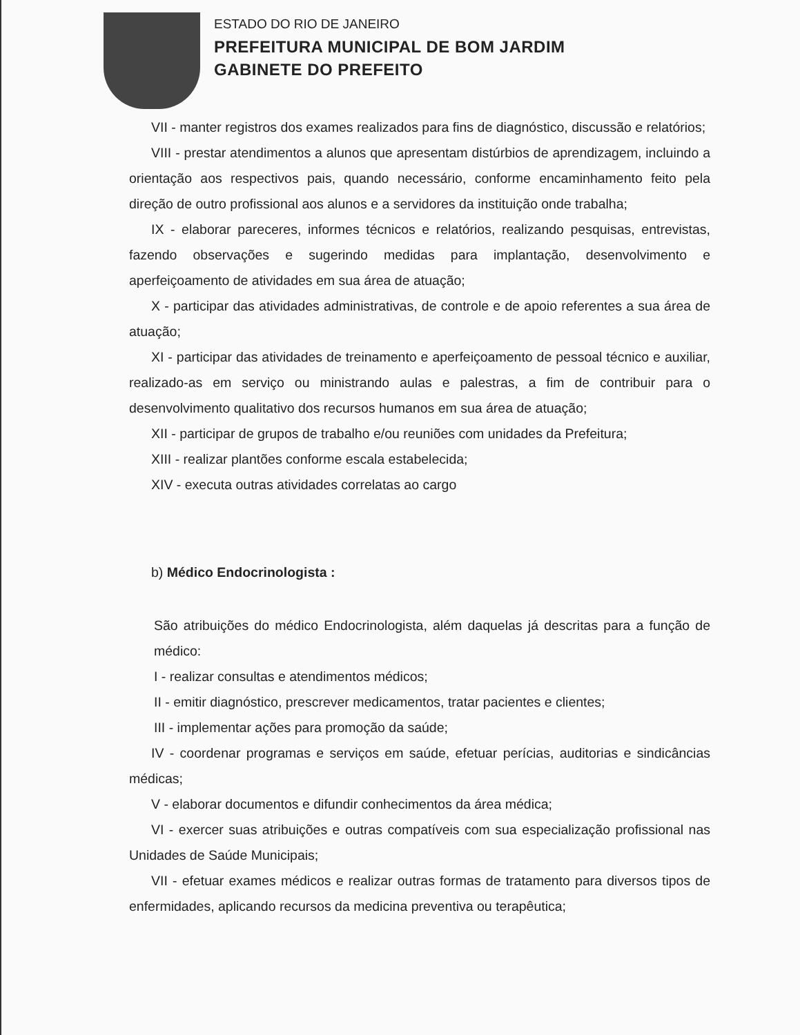ESTADO DO RIO DE JANEIRO
PREFEITURA MUNICIPAL DE BOM JARDIM
GABINETE DO PREFEITO
VII - manter registros dos exames realizados para fins de diagnóstico, discussão e relatórios;
VIII - prestar atendimentos a alunos que apresentam distúrbios de aprendizagem, incluindo a orientação aos respectivos pais, quando necessário, conforme encaminhamento feito pela direção de outro profissional aos alunos e a servidores da instituição onde trabalha;
IX - elaborar pareceres, informes técnicos e relatórios, realizando pesquisas, entrevistas, fazendo observações e sugerindo medidas para implantação, desenvolvimento e aperfeiçoamento de atividades em sua área de atuação;
X - participar das atividades administrativas, de controle e de apoio referentes a sua área de atuação;
XI - participar das atividades de treinamento e aperfeiçoamento de pessoal técnico e auxiliar, realizado-as em serviço ou ministrando aulas e palestras, a fim de contribuir para o desenvolvimento qualitativo dos recursos humanos em sua área de atuação;
XII - participar de grupos de trabalho e/ou reuniões com unidades da Prefeitura;
XIII - realizar plantões conforme escala estabelecida;
XIV - executa outras atividades correlatas ao cargo
b) Médico Endocrinologista :
São atribuições do médico Endocrinologista, além daquelas já descritas para a função de médico:
I - realizar consultas e atendimentos médicos;
II - emitir diagnóstico, prescrever medicamentos, tratar pacientes e clientes;
III - implementar ações para promoção da saúde;
IV - coordenar programas e serviços em saúde, efetuar perícias, auditorias e sindicâncias médicas;
V - elaborar documentos e difundir conhecimentos da área médica;
VI - exercer suas atribuições e outras compatíveis com sua especialização profissional nas Unidades de Saúde Municipais;
VII - efetuar exames médicos e realizar outras formas de tratamento para diversos tipos de enfermidades, aplicando recursos da medicina preventiva ou terapêutica;